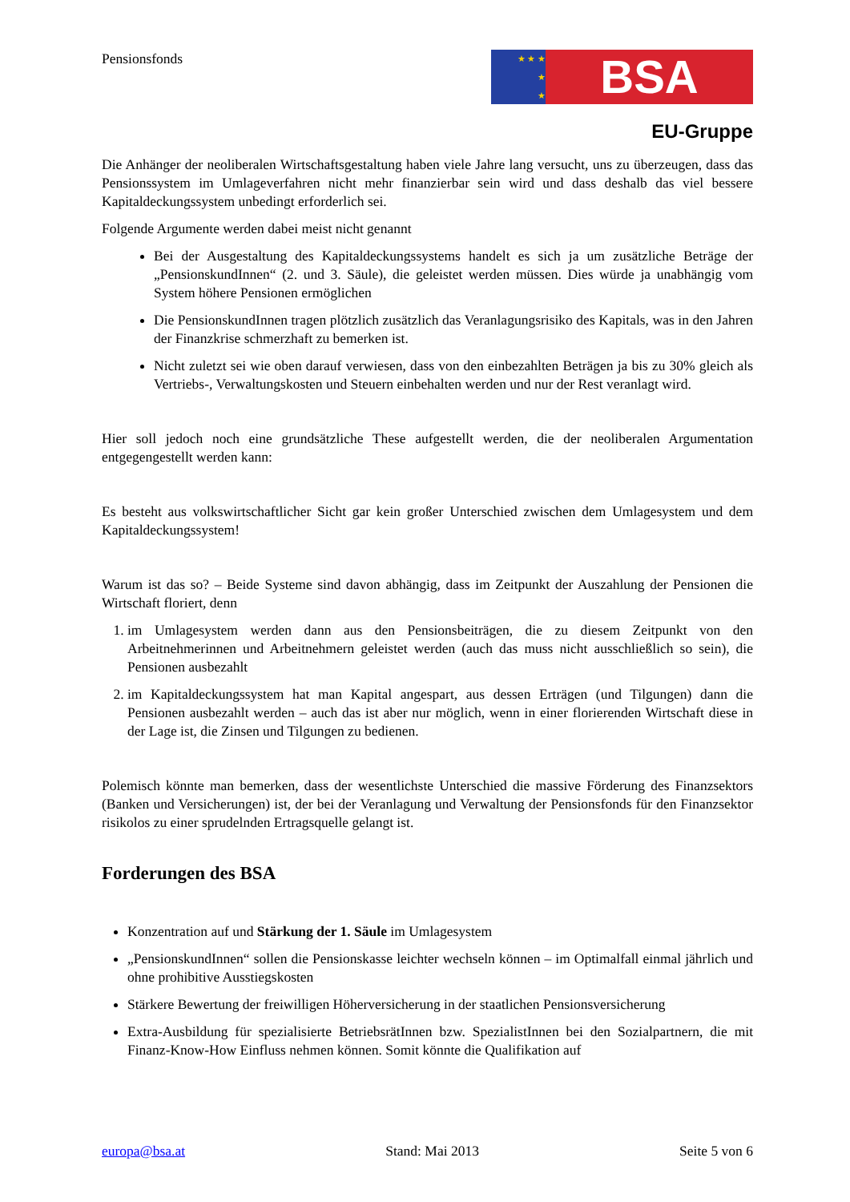Pensionsfonds
★ ★ ★
★
★
BSA
EU-Gruppe
Die Anhänger der neoliberalen Wirtschaftsgestaltung haben viele Jahre lang versucht, uns zu überzeugen, dass das Pensionssystem im Umlageverfahren nicht mehr finanzierbar sein wird und dass deshalb das viel bessere Kapitaldeckungssystem unbedingt erforderlich sei.
Folgende Argumente werden dabei meist nicht genannt
Bei der Ausgestaltung des Kapitaldeckungssystems handelt es sich ja um zusätzliche Beträge der „PensionskundInnen“ (2. und 3. Säule), die geleistet werden müssen. Dies würde ja unabhängig vom System höhere Pensionen ermöglichen
Die PensionskundInnen tragen plötzlich zusätzlich das Veranlagungsrisiko des Kapitals, was in den Jahren der Finanzkrise schmerzhaft zu bemerken ist.
Nicht zuletzt sei wie oben darauf verwiesen, dass von den einbezahlten Beträgen ja bis zu 30% gleich als Vertriebs-, Verwaltungskosten und Steuern einbehalten werden und nur der Rest veranlagt wird.
Hier soll jedoch noch eine grundsätzliche These aufgestellt werden, die der neoliberalen Argumentation entgegengestellt werden kann:
Es besteht aus volkswirtschaftlicher Sicht gar kein großer Unterschied zwischen dem Umlagesystem und dem Kapitaldeckungssystem!
Warum ist das so? – Beide Systeme sind davon abhängig, dass im Zeitpunkt der Auszahlung der Pensionen die Wirtschaft floriert, denn
1. im Umlagesystem werden dann aus den Pensionsbeiträgen, die zu diesem Zeitpunkt von den Arbeitnehmerinnen und Arbeitnehmern geleistet werden (auch das muss nicht ausschließlich so sein), die Pensionen ausbezahlt
2. im Kapitaldeckungssystem hat man Kapital angespart, aus dessen Erträgen (und Tilgungen) dann die Pensionen ausbezahlt werden – auch das ist aber nur möglich, wenn in einer florierenden Wirtschaft diese in der Lage ist, die Zinsen und Tilgungen zu bedienen.
Polemisch könnte man bemerken, dass der wesentlichste Unterschied die massive Förderung des Finanzsektors (Banken und Versicherungen) ist, der bei der Veranlagung und Verwaltung der Pensionsfonds für den Finanzsektor risikolos zu einer sprudelnden Ertragsquelle gelangt ist.
Forderungen des BSA
Konzentration auf und Stärkung der 1. Säule im Umlagesystem
„PensionskundInnen“ sollen die Pensionskasse leichter wechseln können – im Optimalfall einmal jährlich und ohne prohibitive Ausstiegskosten
Stärkere Bewertung der freiwilligen Höherversicherung in der staatlichen Pensionsversicherung
Extra-Ausbildung für spezialisierte BetriebsrätInnen bzw. SpezialistInnen bei den Sozialpartnern, die mit Finanz-Know-How Einfluss nehmen können. Somit könnte die Qualifikation auf
europa@bsa.at Stand: Mai 2013 Seite 5 von 6